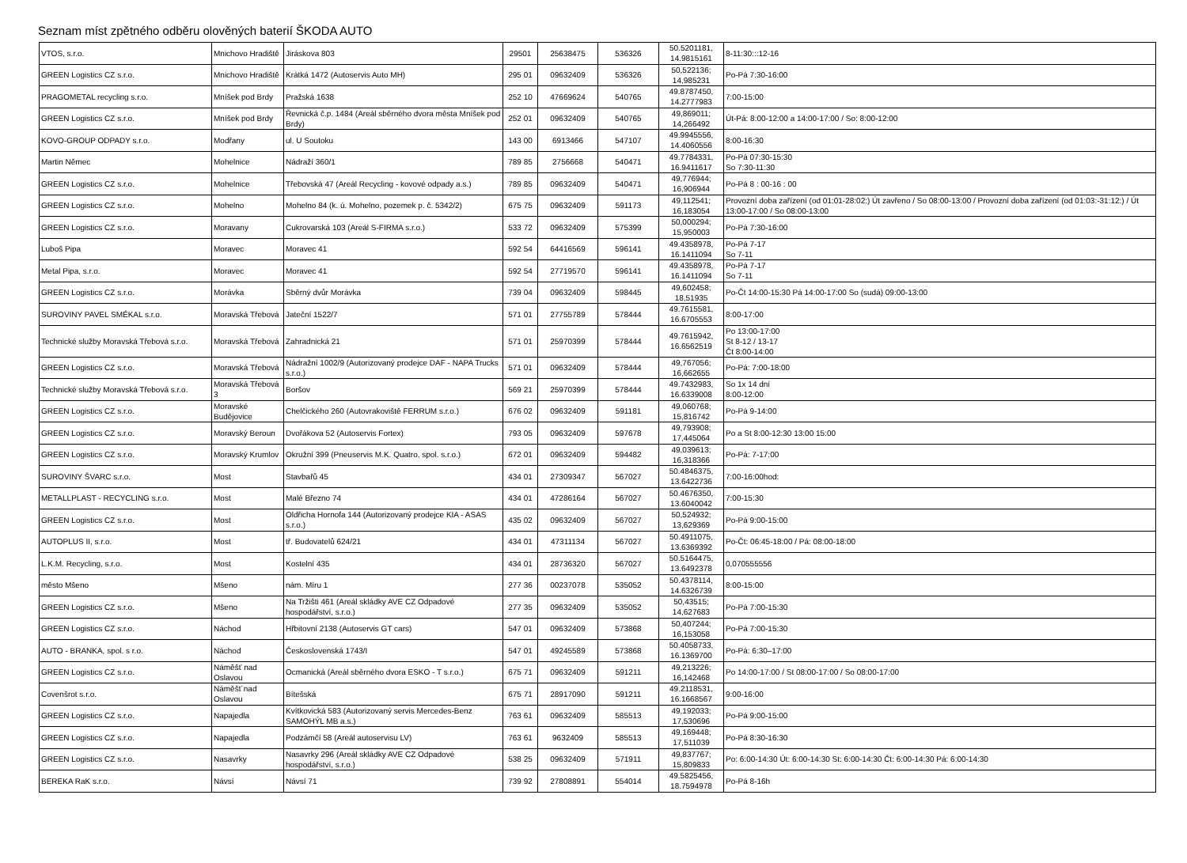Seznam míst zpětného odběru olověných baterií ŠKODA AUTO
| VTOS, s.r.o. | Mnichovo Hradiště | Jiráskova 803 | 29501 | 25638475 | 536326 | 50.5201181, 14.9815161 | 8-11:30:::12-16 |
| GREEN Logistics CZ s.r.o. | Mnichovo Hradiště | Krátká 1472 (Autoservis Auto MH) | 295 01 | 09632409 | 536326 | 50,522136; 14,985231 | Po-Pá 7:30-16:00 |
| PRAGOMETAL recycling s.r.o. | Mníšek pod Brdy | Pražská 1638 | 252 10 | 47669624 | 540765 | 49.8787450, 14.2777983 | 7:00-15:00 |
| GREEN Logistics CZ s.r.o. | Mníšek pod Brdy | Řevnická č.p. 1484 (Areál sběrného dvora města Mníšek pod Brdy) | 252 01 | 09632409 | 540765 | 49,869011; 14,266492 | Út-Pá: 8:00-12:00 a 14:00-17:00 / So: 8:00-12:00 |
| KOVO-GROUP ODPADY s.r.o. | Modřany | ul. U Soutoku | 143 00 | 6913466 | 547107 | 49.9945556, 14.4060556 | 8:00-16:30 |
| Martin Němec | Mohelnice | Nádraží 360/1 | 789 85 | 2756668 | 540471 | 49.7784331, 16.9411617 | Po-Pá 07:30-15:30 So 7:30-11:30 |
| GREEN Logistics CZ s.r.o. | Mohelnice | Třebovská 47 (Areál Recycling - kovové odpady a.s.) | 789 85 | 09632409 | 540471 | 49,776944; 16,906944 | Po-Pá 8 : 00-16 : 00 |
| GREEN Logistics CZ s.r.o. | Mohelno | Mohelno 84 (k. ú. Mohelno, pozemek p. č. 5342/2) | 675 75 | 09632409 | 591173 | 49,112541; 16,183054 | Provozní doba zařízení (od 01:01-28:02:) Út zavřeno / So 08:00-13:00 / Provozní doba zařízení (od 01:03:-31:12:) / Út 13:00-17:00 / So 08:00-13:00 |
| GREEN Logistics CZ s.r.o. | Moravany | Cukrovarská 103 (Areál S-FIRMA s.r.o.) | 533 72 | 09632409 | 575399 | 50,000294; 15,950003 | Po-Pá 7:30-16:00 |
| Luboš Pipa | Moravec | Moravec 41 | 592 54 | 64416569 | 596141 | 49.4358978, 16.1411094 | Po-Pá 7-17 So 7-11 |
| Metal Pipa, s.r.o. | Moravec | Moravec 41 | 592 54 | 27719570 | 596141 | 49.4358978, 16.1411094 | Po-Pá 7-17 So 7-11 |
| GREEN Logistics CZ s.r.o. | Morávka | Sběrný dvůr Morávka | 739 04 | 09632409 | 598445 | 49,602458; 18,51935 | Po-Čt 14:00-15:30 Pá 14:00-17:00 So (sudá) 09:00-13:00 |
| SUROVINY PAVEL SMÉKAL s.r.o. | Moravská Třebová | Jateční 1522/7 | 571 01 | 27755789 | 578444 | 49.7615581, 16.6705553 | 8:00-17:00 |
| Technické služby Moravská Třebová s.r.o. | Moravská Třebová | Zahradnická 21 | 571 01 | 25970399 | 578444 | 49.7615942, 16.6562519 | Po 13:00-17:00 St 8-12 / 13-17 Čt 8:00-14:00 |
| GREEN Logistics CZ s.r.o. | Moravská Třebová | Nádražní 1002/9 (Autorizovaný prodejce DAF - NAPA Trucks s.r.o.) | 571 01 | 09632409 | 578444 | 49,767056; 16,662655 | Po-Pá: 7:00-18:00 |
| Technické služby Moravská Třebová s.r.o. | Moravská Třebová 3 | Boršov | 569 21 | 25970399 | 578444 | 49.7432983, 16.6339008 | So 1x 14 dní 8:00-12:00 |
| GREEN Logistics CZ s.r.o. | Moravské Budějovice | Chelčického 260 (Autovrakoviště FERRUM s.r.o.) | 676 02 | 09632409 | 591181 | 49,060768; 15,816742 | Po-Pá 9-14:00 |
| GREEN Logistics CZ s.r.o. | Moravský Beroun | Dvořákova 52 (Autoservis Fortex) | 793 05 | 09632409 | 597678 | 49,793908; 17,445064 | Po a St 8:00-12:30 13:00 15:00 |
| GREEN Logistics CZ s.r.o. | Moravský Krumlov | Okružní 399 (Pneuservis M.K. Quatro, spol. s.r.o.) | 672 01 | 09632409 | 594482 | 49,039613; 16,318366 | Po-Pá: 7-17:00 |
| SUROVINY ŠVARC s.r.o. | Most | Stavbařů 45 | 434 01 | 27309347 | 567027 | 50.4846375, 13.6422736 | 7:00-16:00hod: |
| METALLPLAST - RECYCLING s.r.o. | Most | Malé Březno 74 | 434 01 | 47286164 | 567027 | 50.4676350, 13.6040042 | 7:00-15:30 |
| GREEN Logistics CZ s.r.o. | Most | Oldřicha Hornofa 144 (Autorizovaný prodejce KIA - ASAS s.r.o.) | 435 02 | 09632409 | 567027 | 50,524932; 13,629369 | Po-Pá 9:00-15:00 |
| AUTOPLUS II, s.r.o. | Most | tř. Budovatelů 624/21 | 434 01 | 47311134 | 567027 | 50.4911075, 13.6369392 | Po-Čt: 06:45-18:00 / Pá: 08:00-18:00 |
| L.K.M. Recycling, s.r.o. | Most | Kostelní 435 | 434 01 | 28736320 | 567027 | 50.5164475, 13.6492378 | 0,070555556 |
| město Mšeno | Mšeno | nám. Míru 1 | 277 36 | 00237078 | 535052 | 50.4378114, 14.6326739 | 8:00-15:00 |
| GREEN Logistics CZ s.r.o. | Mšeno | Na Tržišti 461 (Areál skládky AVE CZ Odpadové hospodářství, s.r.o.) | 277 35 | 09632409 | 535052 | 50,43515; 14,627683 | Po-Pá 7:00-15:30 |
| GREEN Logistics CZ s.r.o. | Náchod | Hřbitovní 2138 (Autoservis GT cars) | 547 01 | 09632409 | 573868 | 50,407244; 16,153058 | Po-Pá 7:00-15:30 |
| AUTO - BRANKA, spol. s r.o. | Náchod | Československá 1743/I | 547 01 | 49245589 | 573868 | 50.4058733, 16.1369700 | Po-Pá: 6:30–17:00 |
| GREEN Logistics CZ s.r.o. | Náměšť nad Oslavou | Ocmanická (Areál sběrného dvora ESKO - T s.r.o.) | 675 71 | 09632409 | 591211 | 49,213226; 16,142468 | Po 14:00-17:00 / St 08:00-17:00 / So 08:00-17:00 |
| Covenšrot s.r.o. | Náměšt´nad Oslavou | Bítešská | 675 71 | 28917090 | 591211 | 49.2118531, 16.1668567 | 9:00-16:00 |
| GREEN Logistics CZ s.r.o. | Napajedla | Kvítkovická 583 (Autorizovaný servis Mercedes-Benz SAMOHÝL MB a.s.) | 763 61 | 09632409 | 585513 | 49,192033; 17,530696 | Po-Pá 9:00-15:00 |
| GREEN Logistics CZ s.r.o. | Napajedla | Podzámčí 58 (Areál autoservisu LV) | 763 61 | 9632409 | 585513 | 49,169448; 17,511039 | Po-Pá 8:30-16:30 |
| GREEN Logistics CZ s.r.o. | Nasavrky | Nasavrky 296 (Areál skládky AVE CZ Odpadové hospodářství, s.r.o.) | 538 25 | 09632409 | 571911 | 49,837767; 15,809833 | Po: 6:00-14:30 Út: 6:00-14:30 St: 6:00-14:30 Čt: 6:00-14:30 Pá: 6:00-14:30 |
| BEREKA RaK s.r.o. | Návsí | Návsí 71 | 739 92 | 27808891 | 554014 | 49.5825456, 18.7594978 | Po-Pá 8-16h |